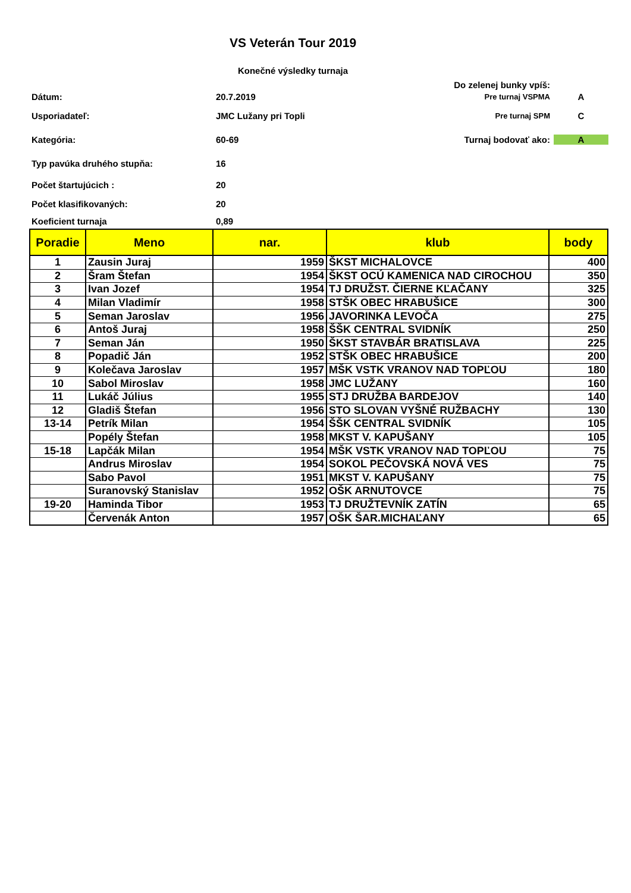VS Veterán Tour 2019
Konečné výsledky turnaja
Do zelenej bunky vpíš:
Dátum: 20.7.2019 Pre turnaj VSPMA A
Usporiadateľ: JMC Lužany pri Topli Pre turnaj SPM C
Kategória: 60-69 Turnaj bodovať ako: A
Typ pavúka druhého stupňa: 16
Počet štartujúcich : 20
Počet klasifikovaných: 20
Koeficient turnaja 0,89
| Poradie | Meno | nar. | klub | body |
| --- | --- | --- | --- | --- |
| 1 | Zausin Juraj | 1959 | ŠKST MICHALOVCE | 400 |
| 2 | Šram Štefan | 1954 | ŠKST OCÚ KAMENICA NAD CIROCHOU | 350 |
| 3 | Ivan Jozef | 1954 | TJ DRUŽST. ČIERNE KĽAČANY | 325 |
| 4 | Milan Vladimír | 1958 | STŠK OBEC HRABUŠICE | 300 |
| 5 | Seman Jaroslav | 1956 | JAVORINKA LEVOČA | 275 |
| 6 | Antoš Juraj | 1958 | ŠŠK CENTRAL SVIDNÍK | 250 |
| 7 | Seman Ján | 1950 | ŠKST STAVBÁR BRATISLAVA | 225 |
| 8 | Popadič Ján | 1952 | STŠK OBEC HRABUŠICE | 200 |
| 9 | Kolečava Jaroslav | 1957 | MŠK VSTK VRANOV NAD TOPĽOU | 180 |
| 10 | Sabol Miroslav | 1958 | JMC LUŽANY | 160 |
| 11 | Lukáč Július | 1955 | STJ DRUŽBA BARDEJOV | 140 |
| 12 | Gladiš Štefan | 1956 | STO SLOVAN VYŠNÉ RUŽBACHY | 130 |
| 13-14 | Petrík Milan | 1954 | ŠŠK CENTRAL SVIDNÍK | 105 |
| | Popély Štefan | 1958 | MKST V. KAPUŠANY | 105 |
| 15-18 | Lapčák Milan | 1954 | MŠK VSTK VRANOV NAD TOPĽOU | 75 |
| | Andrus Miroslav | 1954 | SOKOL PEČOVSKÁ NOVÁ VES | 75 |
| | Sabo Pavol | 1951 | MKST V. KAPUŠANY | 75 |
| | Suranovský Stanislav | 1952 | OŠK ARNUTOVCE | 75 |
| 19-20 | Haminda Tibor | 1953 | TJ DRUŽTEVNÍK ZATÍN | 65 |
| | Červenák Anton | 1957 | OŠK ŠAR.MICHAĽANY | 65 |